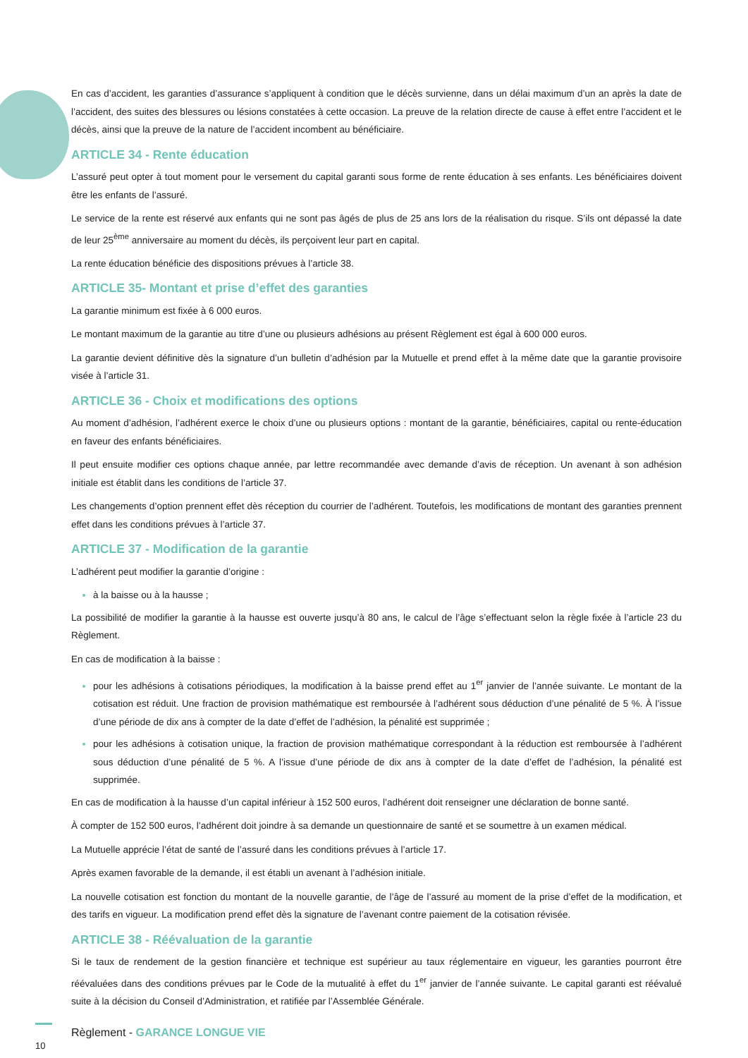En cas d’accident, les garanties d’assurance s’appliquent à condition que le décès survienne, dans un délai maximum d’un an après la date de l’accident, des suites des blessures ou lésions constatées à cette occasion. La preuve de la relation directe de cause à effet entre l’accident et le décès, ainsi que la preuve de la nature de l’accident incombent au bénéficiaire.
ARTICLE 34 - Rente éducation
L’assuré peut opter à tout moment pour le versement du capital garanti sous forme de rente éducation à ses enfants. Les bénéficiaires doivent être les enfants de l’assuré.
Le service de la rente est réservé aux enfants qui ne sont pas âgés de plus de 25 ans lors de la réalisation du risque. S’ils ont dépassé la date de leur 25<sup>ème</sup> anniversaire au moment du décès, ils perçoivent leur part en capital.
La rente éducation bénéficie des dispositions prévues à l’article 38.
ARTICLE 35- Montant et prise d’effet des garanties
La garantie minimum est fixée à 6 000 euros.
Le montant maximum de la garantie au titre d’une ou plusieurs adhésions au présent Règlement est égal à 600 000 euros.
La garantie devient définitive dès la signature d’un bulletin d’adhésion par la Mutuelle et prend effet à la même date que la garantie provisoire visée à l’article 31.
ARTICLE 36 - Choix et modifications des options
Au moment d’adhésion, l’adhérent exerce le choix d’une ou plusieurs options : montant de la garantie, bénéficiaires, capital ou rente-éducation en faveur des enfants bénéficiaires.
Il peut ensuite modifier ces options chaque année, par lettre recommandée avec demande d’avis de réception. Un avenant à son adhésion initiale est établit dans les conditions de l’article 37.
Les changements d’option prennent effet dès réception du courrier de l’adhérent. Toutefois, les modifications de montant des garanties prennent effet dans les conditions prévues à l’article 37.
ARTICLE 37 - Modification de la garantie
L’adhérent peut modifier la garantie d’origine :
à la baisse ou à la hausse ;
La possibilité de modifier la garantie à la hausse est ouverte jusqu’à 80 ans, le calcul de l’âge s’effectuant selon la règle fixée à l’article 23 du Règlement.
En cas de modification à la baisse :
pour les adhésions à cotisations périodiques, la modification à la baisse prend effet au 1<sup>er</sup> janvier de l’année suivante. Le montant de la cotisation est réduit. Une fraction de provision mathématique est remboursée à l’adhérent sous déduction d’une pénalité de 5 %. À l’issue d’une période de dix ans à compter de la date d’effet de l’adhésion, la pénalité est supprimée ;
pour les adhésions à cotisation unique, la fraction de provision mathématique correspondant à la réduction est remboursée à l’adhérent sous déduction d’une pénalité de 5 %. A l’issue d’une période de dix ans à compter de la date d’effet de l’adhésion, la pénalité est supprimée.
En cas de modification à la hausse d’un capital inférieur à 152 500 euros, l’adhérent doit renseigner une déclaration de bonne santé.
À compter de 152 500 euros, l’adhérent doit joindre à sa demande un questionnaire de santé et se soumettre à un examen médical.
La Mutuelle apprécie l’état de santé de l’assuré dans les conditions prévues à l’article 17.
Après examen favorable de la demande, il est établi un avenant à l’adhésion initiale.
La nouvelle cotisation est fonction du montant de la nouvelle garantie, de l’âge de l’assuré au moment de la prise d’effet de la modification, et des tarifs en vigueur. La modification prend effet dès la signature de l’avenant contre paiement de la cotisation révisée.
ARTICLE 38 - Réévaluation de la garantie
Si le taux de rendement de la gestion financière et technique est supérieur au taux réglementaire en vigueur, les garanties pourront être réévaluées dans des conditions prévues par le Code de la mutualité à effet du 1<sup>er</sup> janvier de l’année suivante. Le capital garanti est réévalué suite à la décision du Conseil d’Administration, et ratifiée par l’Assemblée Générale.
10
Règlement - GARANCE LONGUE VIE